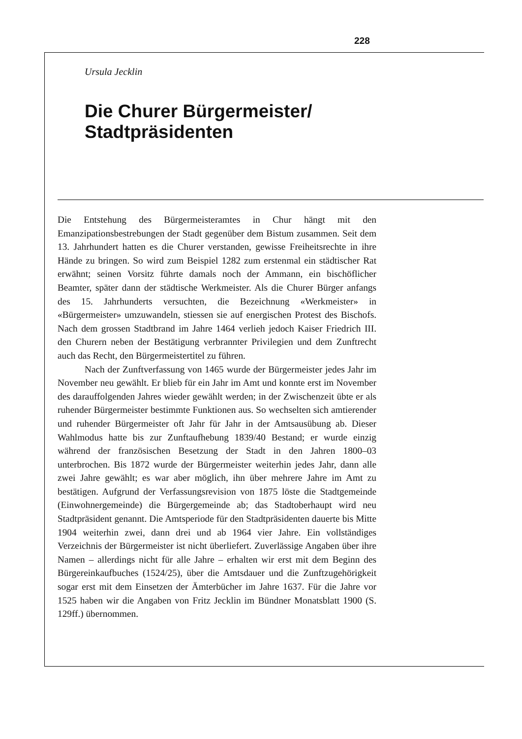228
Ursula Jecklin
Die Churer Bürgermeister/
Stadtpräsidenten
Die Entstehung des Bürgermeisteramtes in Chur hängt mit den Emanzipationsbestrebungen der Stadt gegenüber dem Bistum zusammen. Seit dem 13. Jahrhundert hatten es die Churer verstanden, gewisse Freiheitsrechte in ihre Hände zu bringen. So wird zum Beispiel 1282 zum erstenmal ein städtischer Rat erwähnt; seinen Vorsitz führte damals noch der Ammann, ein bischöflicher Beamter, später dann der städtische Werkmeister. Als die Churer Bürger anfangs des 15. Jahrhunderts versuchten, die Bezeichnung «Werkmeister» in «Bürgermeister» umzuwandeln, stiessen sie auf energischen Protest des Bischofs. Nach dem grossen Stadtbrand im Jahre 1464 verlieh jedoch Kaiser Friedrich III. den Churern neben der Bestätigung verbrannter Privilegien und dem Zunftrecht auch das Recht, den Bürgermeistertitel zu führen.
Nach der Zunftverfassung von 1465 wurde der Bürgermeister jedes Jahr im November neu gewählt. Er blieb für ein Jahr im Amt und konnte erst im November des darauffolgenden Jahres wieder gewählt werden; in der Zwischenzeit übte er als ruhender Bürgermeister bestimmte Funktionen aus. So wechselten sich amtierender und ruhender Bürgermeister oft Jahr für Jahr in der Amtsausübung ab. Dieser Wahlmodus hatte bis zur Zunftaufhebung 1839/40 Bestand; er wurde einzig während der französischen Besetzung der Stadt in den Jahren 1800–03 unterbrochen. Bis 1872 wurde der Bürgermeister weiterhin jedes Jahr, dann alle zwei Jahre gewählt; es war aber möglich, ihn über mehrere Jahre im Amt zu bestätigen. Aufgrund der Verfassungsrevision von 1875 löste die Stadtgemeinde (Einwohnergemeinde) die Bürgergemeinde ab; das Stadtoberhaupt wird neu Stadtpräsident genannt. Die Amtsperiode für den Stadtpräsidenten dauerte bis Mitte 1904 weiterhin zwei, dann drei und ab 1964 vier Jahre. Ein vollständiges Verzeichnis der Bürgermeister ist nicht überliefert. Zuverlässige Angaben über ihre Namen – allerdings nicht für alle Jahre – erhalten wir erst mit dem Beginn des Bürgereinkaufbuches (1524/25), über die Amtsdauer und die Zunftzugehörigkeit sogar erst mit dem Einsetzen der Ämterbücher im Jahre 1637. Für die Jahre vor 1525 haben wir die Angaben von Fritz Jecklin im Bündner Monatsblatt 1900 (S. 129ff.) übernommen.